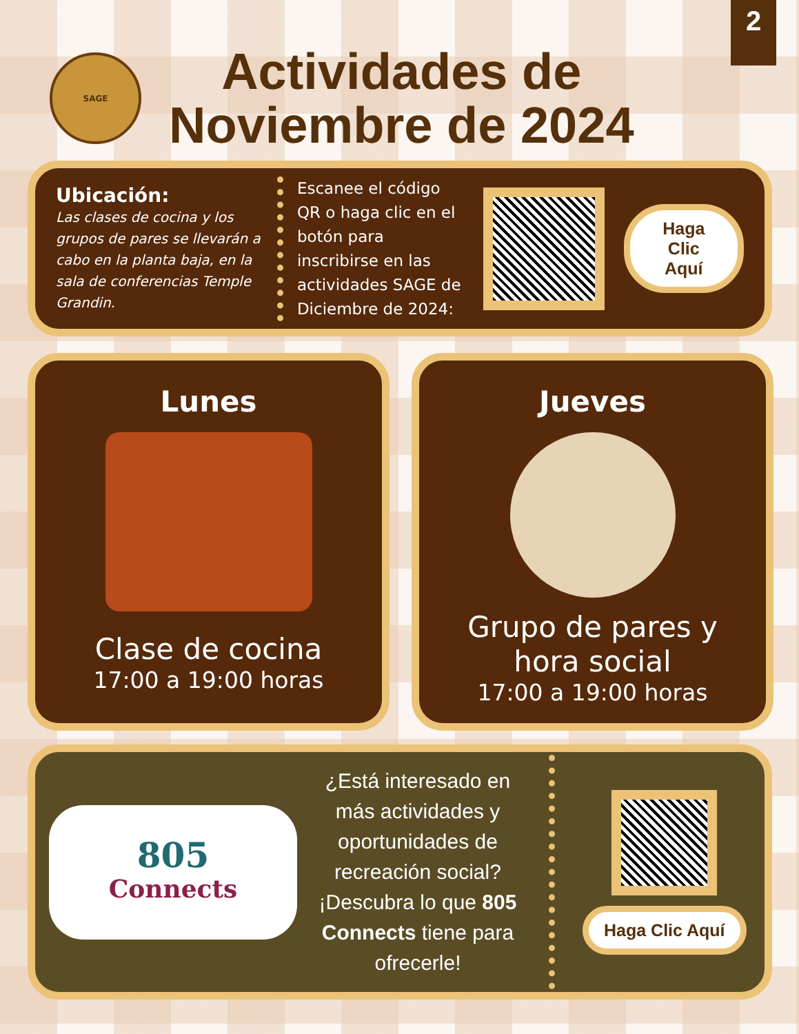2
SAGE
Actividades de
Noviembre de 2024
Ubicación:
Las clases de cocina y los grupos de pares se llevarán a cabo en la planta baja, en la sala de conferencias Temple Grandin.
Escanee el código QR o haga clic en el botón para inscribirse en las actividades SAGE de Diciembre de 2024:
Haga Clic
Aquí
Lunes
Clase de cocina
17:00 a 19:00 horas
Jueves
Grupo de pares y
hora social
17:00 a 19:00 horas
805
Connects
¿Está interesado en más actividades y oportunidades de recreación social? ¡Descubra lo que 805 Connects tiene para ofrecerle!
Haga Clic Aquí